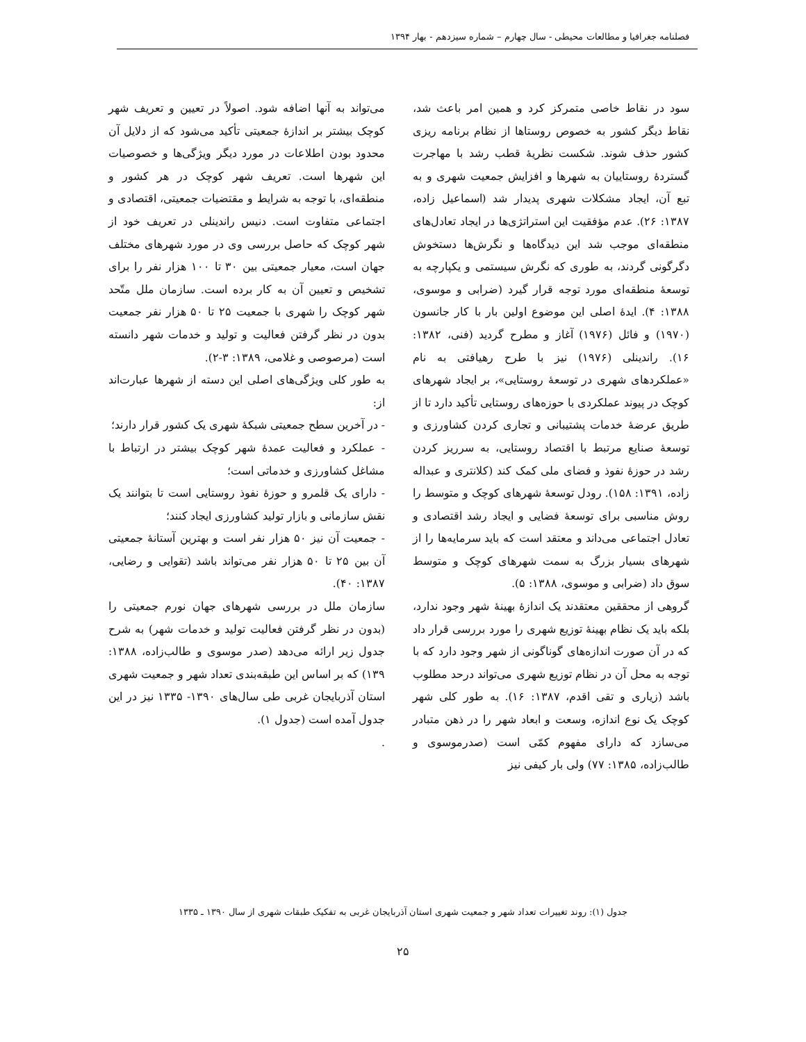فصلنامه جغرافیا و مطالعات محیطی - سال چهارم – شماره سیزدهم - بهار ۱۳۹۴
سود در نقاط خاصی متمرکز کرد و همین امر باعث شد، نقاط دیگر کشور به خصوص روستاها از نظام برنامه ریزی کشور حذف شوند. شکست نظریهٔ قطب رشد با مهاجرت گستردهٔ روستاییان به شهرها و افزایش جمعیت شهری و به تبع آن، ایجاد مشکلات شهری پدیدار شد (اسماعیل زاده، ۱۳۸۷: ۲۶). عدم مؤفقیت این استراتژی‌ها در ایجاد تعادل‌های منطقه‌ای موجب شد این دیدگاه‌ها و نگرش‌ها دستخوش دگرگونی گردند، به طوری که نگرش سیستمی و یکپارچه به توسعهٔ منطقه‌ای مورد توجه قرار گیرد (ضرابی و موسوی، ۱۳۸۸: ۴). ایدهٔ اصلی این موضوع اولین بار با کار جانسون (۱۹۷۰) و فائل (۱۹۷۶) آغاز و مطرح گردید (فنی، ۱۳۸۲: ۱۶). راندینلی (۱۹۷۶) نیز با طرح رهیافتی به نام «عملکردهای شهری در توسعهٔ روستایی»، بر ایجاد شهرهای کوچک در پیوند عملکردی با حوزه‌های روستایی تأکید دارد تا از طریق عرضهٔ خدمات پشتیبانی و تجاری کردن کشاورزی و توسعهٔ صنایع مرتبط با اقتصاد روستایی، به سرریز کردن رشد در حوزهٔ نفوذ و فضای ملی کمک کند (کلانتری و عبداله زاده، ۱۳۹۱: ۱۵۸). رودل توسعهٔ شهرهای کوچک و متوسط را روش مناسبی برای توسعهٔ فضایی و ایجاد رشد اقتصادی و تعادل اجتماعی می‌داند و معتقد است که باید سرمایه‌ها را از شهرهای بسیار بزرگ به سمت شهرهای کوچک و متوسط سوق داد (ضرابی و موسوی، ۱۳۸۸: ۵).
گروهی از محققین معتقدند یک اندازهٔ بهینهٔ شهر وجود ندارد، بلکه باید یک نظام بهینهٔ توزیع شهری را مورد بررسی قرار داد که در آن صورت اندازه‌های گوناگونی از شهر وجود دارد که با توجه به محل آن در نظام توزیع شهری می‌تواند درحد مطلوب باشد (زیاری و تقی اقدم، ۱۳۸۷: ۱۶). به طور کلی شهر کوچک یک نوع اندازه، وسعت و ابعاد شهر را در ذهن متبادر می‌سازد که دارای مفهوم کمّی است (صدرموسوی و طالب‌زاده، ۱۳۸۵: ۷۷) ولی بار کیفی نیز
می‌تواند به آنها اضافه شود. اصولاً در تعیین و تعریف شهر کوچک بیشتر بر اندازهٔ جمعیتی تأکید می‌شود که از دلایل آن محدود بودن اطلاعات در مورد دیگر ویژگی‌ها و خصوصیات این شهرها است. تعریف شهر کوچک در هر کشور و منطقه‌ای، با توجه به شرایط و مقتضیات جمعیتی، اقتصادی و اجتماعی متفاوت است. دنیس راندینلی در تعریف خود از شهر کوچک که حاصل بررسی وی در مورد شهرهای مختلف جهان است، معیار جمعیتی بین ۳۰ تا ۱۰۰ هزار نفر را برای تشخیص و تعیین آن به کار برده است. سازمان ملل متّحد شهر کوچک را شهری با جمعیت ۲۵ تا ۵۰ هزار نفر جمعیت بدون در نظر گرفتن فعالیت و تولید و خدمات شهر دانسته است (مرصوصی و غلامی، ۱۳۸۹: ۳-۲).
به طور کلی ویژگی‌های اصلی این دسته از شهرها عبارت‌اند از:
- در آخرین سطح جمعیتی شبکهٔ شهری یک کشور قرار دارند؛
- عملکرد و فعالیت عمدهٔ شهر کوچک بیشتر در ارتباط با مشاغل کشاورزی و خدماتی است؛
- دارای یک قلمرو و حوزهٔ نفوذ روستایی است تا بتوانند یک نقش سازمانی و بازار تولید کشاورزی ایجاد کنند؛
- جمعیت آن نیز ۵۰ هزار نفر است و بهترین آستانهٔ جمعیتی آن بین ۲۵ تا ۵۰ هزار نفر می‌تواند باشد (تقوایی و رضایی، ۱۳۸۷: ۴۰).
سازمان ملل در بررسی شهرهای جهان نورم جمعیتی را (بدون در نظر گرفتن فعالیت تولید و خدمات شهر) به شرح جدول زیر ارائه می‌دهد (صدر موسوی و طالب‌زاده، ۱۳۸۸: ۱۳۹) که بر اساس این طبقه‌بندی تعداد شهر و جمعیت شهری استان آذربایجان غربی طی سال‌های ۱۳۹۰- ۱۳۳۵ نیز در این جدول آمده است (جدول ۱).
.
جدول (۱): روند تغییرات تعداد شهر و جمعیت شهری استان آذربایجان غربی به تفکیک طبقات شهری از سال ۱۳۹۰ ـ ۱۳۳۵
۲۵